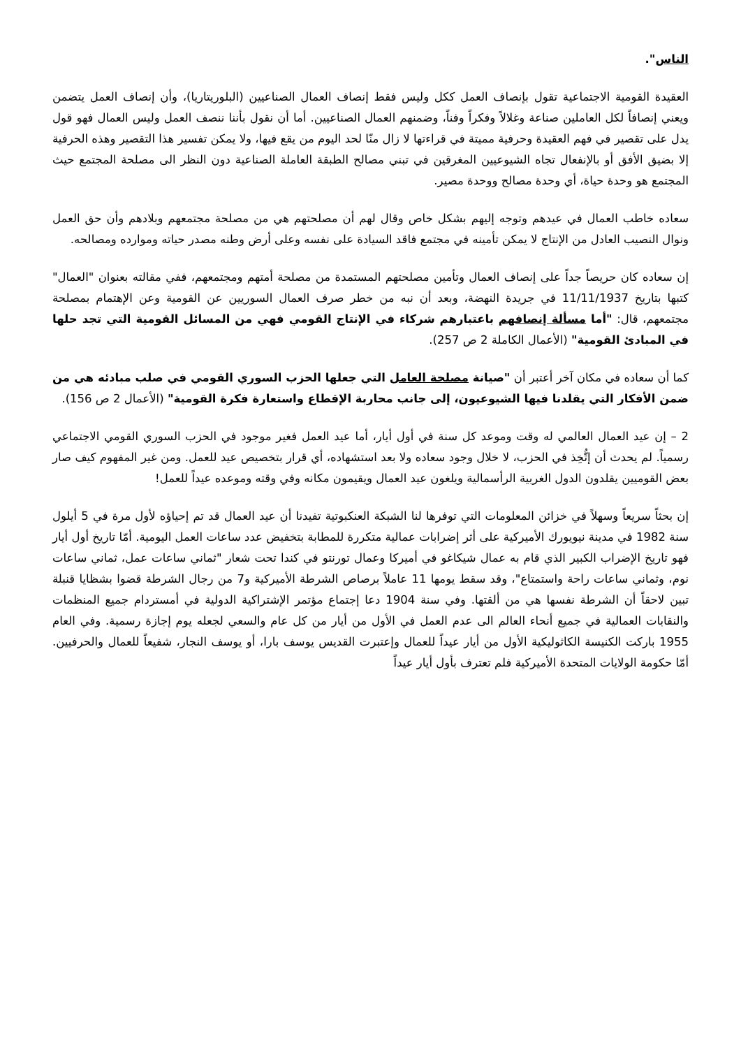الناس".
العقيدة القومية الاجتماعية تقول بإنصاف العمل ككل وليس فقط إنصاف العمال الصناعيين (البلوريتاريا)، وأن إنصاف العمل يتضمن ويعني إنصافاً لكل العاملين صناعة وغلالاً وفكراً وفناً، وضمنهم العمال الصناعيين. أما أن نقول بأننا ننصف العمل وليس العمال فهو قول يدل على تقصير في فهم العقيدة وحرفية مميتة في قراءتها لا زال منّا لحد اليوم من يقع فيها، ولا يمكن تفسير هذا التقصير وهذه الحرفية إلا بضيق الأفق أو بالإنفعال تجاه الشيوعيين المغرقين في تبني مصالح الطبقة العاملة الصناعية دون النظر الى مصلحة المجتمع حيث المجتمع هو وحدة حياة، أي وحدة مصالح ووحدة مصير.
سعاده خاطب العمال في عيدهم وتوجه إليهم بشكل خاص وقال لهم أن مصلحتهم هي من مصلحة مجتمعهم وبلادهم وأن حق العمل ونوال النصيب العادل من الإنتاج لا يمكن تأمينه في مجتمع فاقد السيادة على نفسه وعلى أرض وطنه مصدر حياته وموارده ومصالحه.
إن سعاده كان حريصاً جداً على إنصاف العمال وتأمين مصلحتهم المستمدة من مصلحة أمتهم ومجتمعهم، ففي مقالته بعنوان "العمال" كتبها بتاريخ 11/11/1937 في جريدة النهضة، وبعد أن نبه من خطر صرف العمال السوريين عن القومية وعن الإهتمام بمصلحة مجتمعهم، قال: "أما مسألة إنصافهم باعتبارهم شركاء في الإنتاج القومي فهي من المسائل القومية التي تجد حلها في المبادئ القومية" (الأعمال الكاملة 2 ص 257).
كما أن سعاده في مكان آخر أعتبر أن "صيانة مصلحة العامل التي جعلها الحزب السوري القومي في صلب مبادئه هي من ضمن الأفكار التي يقلدنا فيها الشيوعيون، إلى جانب محاربة الإقطاع واستعارة فكرة القومية" (الأعمال 2 ص 156).
2 – إن عيد العمال العالمي له وقت وموعد كل سنة في أول أيار، أما عيد العمل فغير موجود في الحزب السوري القومي الاجتماعي رسمياً. لم يحدث أن إتُّخِذ في الحزب، لا خلال وجود سعاده ولا بعد استشهاده، أي قرار بتخصيص عيد للعمل. ومن غير المفهوم كيف صار بعض القوميين يقلدون الدول الغربية الرأسمالية ويلغون عيد العمال ويقيمون مكانه وفي وقته وموعده عيداً للعمل!
إن بحثاً سريعاً وسهلاً في خزائن المعلومات التي توفرها لنا الشبكة العنكبوتية تفيدنا أن عيد العمال قد تم إحياؤه لأول مرة في 5 أيلول سنة 1982 في مدينة نيويورك الأميركية على أثر إضرابات عمالية متكررة للمطابة بتخفيض عدد ساعات العمل اليومية. أمّا تاريخ أول أيار فهو تاريخ الإضراب الكبير الذي قام به عمال شيكاغو في أميركا وعمال تورنتو في كندا تحت شعار "ثماني ساعات عمل، ثماني ساعات نوم، وثماني ساعات راحة واستمتاع"، وقد سقط يومها 11 عاملاً برصاص الشرطة الأميركية و7 من رجال الشرطة قضوا بشظايا قنبلة تبين لاحقاً أن الشرطة نفسها هي من ألقتها. وفي سنة 1904 دعا إجتماع مؤتمر الإشتراكية الدولية في أمستردام جميع المنظمات والنقابات العمالية في جميع أنحاء العالم الى عدم العمل في الأول من أيار من كل عام والسعي لجعله يوم إجازة رسمية. وفي العام 1955 باركت الكنيسة الكاثوليكية الأول من أيار عيداً للعمال وإعتبرت القديس يوسف بارا، أو يوسف النجار، شفيعاً للعمال والحرفيين. أمّا حكومة الولايات المتحدة الأميركية فلم تعترف بأول أيار عيداً